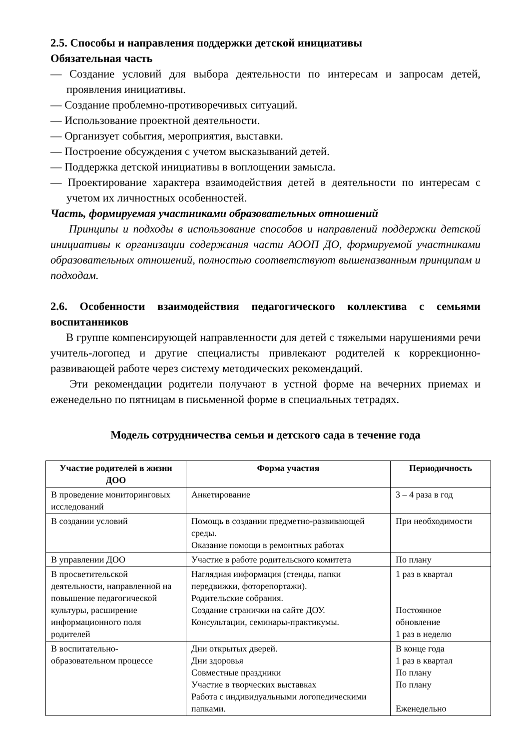2.5. Способы и направления поддержки детской инициативы
Обязательная часть
— Создание условий для выбора деятельности по интересам и запросам детей, проявления инициативы.
— Создание проблемно-противоречивых ситуаций.
— Использование проектной деятельности.
— Организует события, мероприятия, выставки.
— Построение обсуждения с учетом высказываний детей.
— Поддержка детской инициативы в воплощении замысла.
— Проектирование характера взаимодействия детей в деятельности по интересам с учетом их личностных особенностей.
Часть, формируемая участниками образовательных отношений
Принципы и подходы в использование способов и направлений поддержки детской инициативы к организации содержания части АООП ДО, формируемой участниками образовательных отношений, полностью соответствуют вышеназванным принципам и подходам.
2.6. Особенности взаимодействия педагогического коллектива с семьями воспитанников
В группе компенсирующей направленности для детей с тяжелыми нарушениями речи учитель-логопед и другие специалисты привлекают родителей к коррекционно-развивающей работе через систему методических рекомендаций.
Эти рекомендации родители получают в устной форме на вечерних приемах и еженедельно по пятницам в письменной форме в специальных тетрадях.
Модель сотрудничества семьи и детского сада в течение года
| Участие родителей в жизни ДОО | Форма участия | Периодичность |
| --- | --- | --- |
| В проведение мониторинговых исследований | Анкетирование | 3 – 4 раза в год |
| В создании условий | Помощь в создании предметно-развивающей среды. Оказание помощи в ремонтных работах | При необходимости |
| В управлении ДОО | Участие в работе родительского комитета | По плану |
| В просветительской деятельности, направленной на повышение педагогической культуры, расширение информационного поля родителей | Наглядная информация (стенды, папки передвижки, фоторепортажи). Родительские собрания. Создание странички на сайте ДОУ. Консультации, семинары-практикумы. | 1 раз в квартал Постоянное обновление 1 раз в неделю |
| В воспитательно-образовательном процессе | Дни открытых дверей. Дни здоровья Совместные праздники Участие в творческих выставках Работа с индивидуальными логопедическими папками. | В конце года 1 раз в квартал По плану По плану Еженедельно |